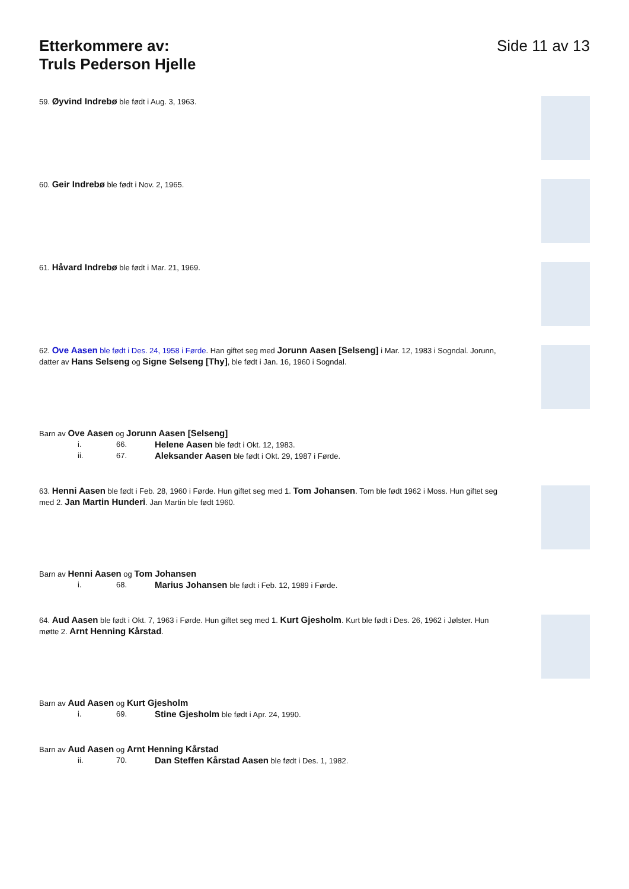Etterkommere av:
Truls Pederson Hjelle
Side 11 av 13
59. Øyvind Indrebø ble født i Aug. 3, 1963.
60. Geir Indrebø ble født i Nov. 2, 1965.
61. Håvard Indrebø ble født i Mar. 21, 1969.
62. Ove Aasen ble født i Des. 24, 1958 i Førde. Han giftet seg med Jorunn Aasen [Selseng] i Mar. 12, 1983 i Sogndal. Jorunn, datter av Hans Selseng og Signe Selseng [Thy], ble født i Jan. 16, 1960 i Sogndal.
Barn av Ove Aasen og Jorunn Aasen [Selseng]
i. 66. Helene Aasen ble født i Okt. 12, 1983.
ii. 67. Aleksander Aasen ble født i Okt. 29, 1987 i Førde.
63. Henni Aasen ble født i Feb. 28, 1960 i Førde. Hun giftet seg med 1. Tom Johansen. Tom ble født 1962 i Moss. Hun giftet seg med 2. Jan Martin Hunderi. Jan Martin ble født 1960.
Barn av Henni Aasen og Tom Johansen
i. 68. Marius Johansen ble født i Feb. 12, 1989 i Førde.
64. Aud Aasen ble født i Okt. 7, 1963 i Førde. Hun giftet seg med 1. Kurt Gjesholm. Kurt ble født i Des. 26, 1962 i Jølster. Hun møtte 2. Arnt Henning Kårstad.
Barn av Aud Aasen og Kurt Gjesholm
i. 69. Stine Gjesholm ble født i Apr. 24, 1990.
Barn av Aud Aasen og Arnt Henning Kårstad
ii. 70. Dan Steffen Kårstad Aasen ble født i Des. 1, 1982.